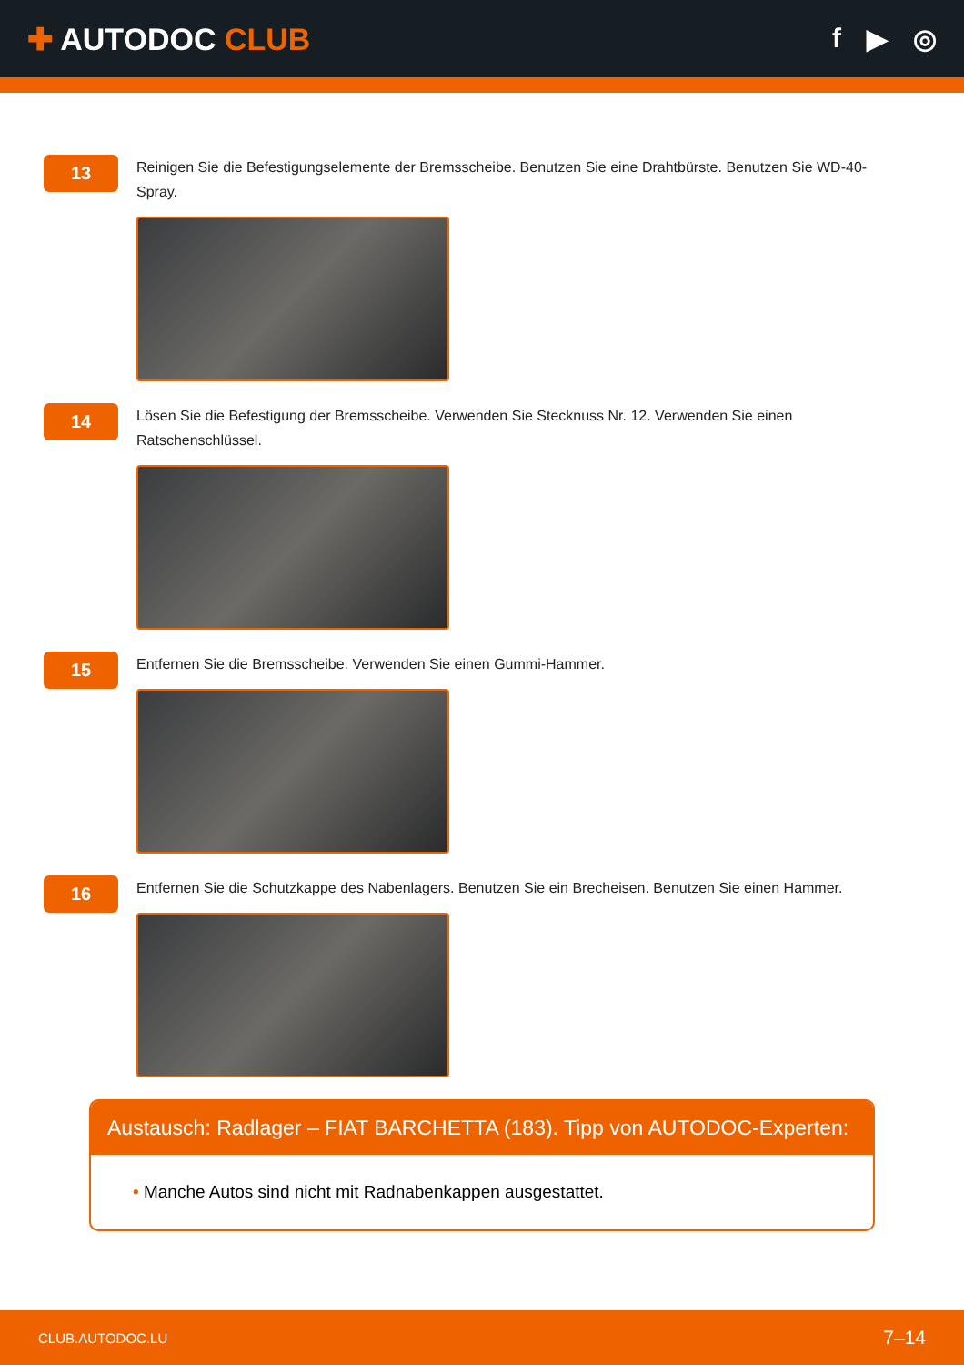✚ AUTODOC CLUB f ▶ ◎
13
Reinigen Sie die Befestigungselemente der Bremsscheibe. Benutzen Sie eine Drahtbürste. Benutzen Sie WD-40-Spray.
14
Lösen Sie die Befestigung der Bremsscheibe. Verwenden Sie Stecknuss Nr. 12. Verwenden Sie einen Ratschenschlüssel.
15
Entfernen Sie die Bremsscheibe. Verwenden Sie einen Gummi-Hammer.
16
Entfernen Sie die Schutzkappe des Nabenlagers. Benutzen Sie ein Brecheisen. Benutzen Sie einen Hammer.
Austausch: Radlager – FIAT BARCHETTA (183). Tipp von AUTODOC-Experten:
• Manche Autos sind nicht mit Radnabenkappen ausgestattet.
CLUB.AUTODOC.LU 7–14